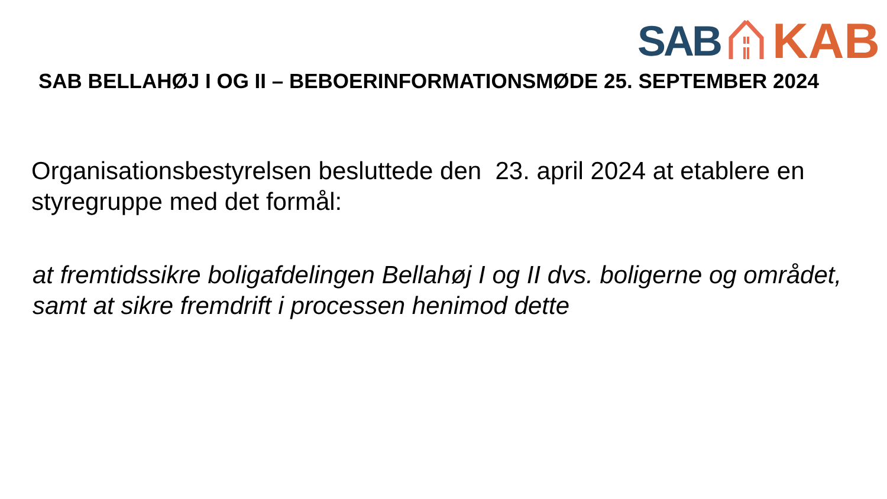SAB KAB
SAB BELLAHØJ I OG II – BEBOERINFORMATIONSMØDE 25. SEPTEMBER 2024
Organisationsbestyrelsen besluttede den 23. april 2024 at etablere en styregruppe med det formål:
at fremtidssikre boligafdelingen Bellahøj I og II dvs. boligerne og området, samt at sikre fremdrift i processen henimod dette